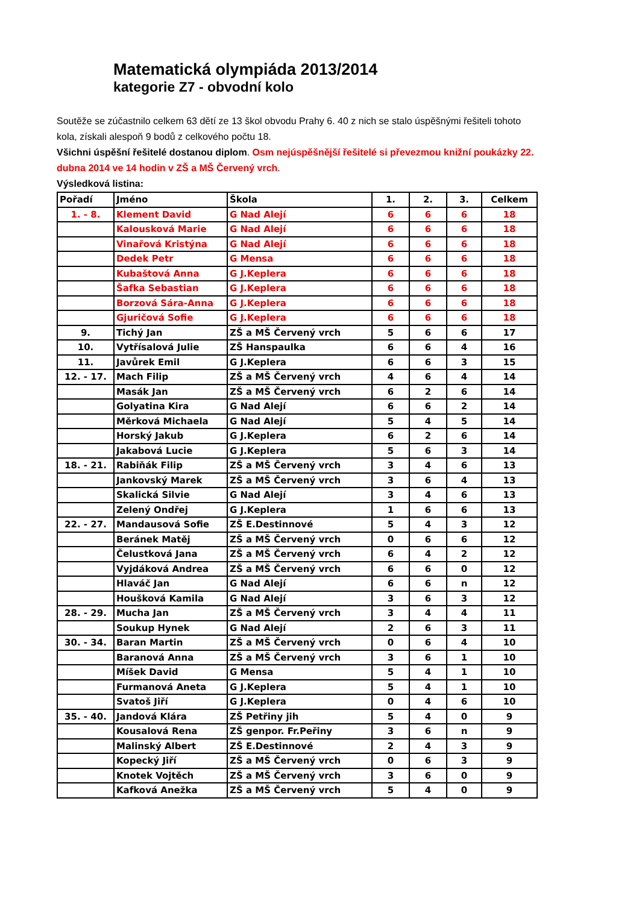Matematická olympiáda 2013/2014
kategorie Z7 - obvodní kolo
Soutěže se zúčastnilo celkem 63 dětí ze 13 škol obvodu Prahy 6. 40 z nich se stalo úspěšnými řešiteli tohoto kola, získali alespoň 9 bodů z celkového počtu 18.
Všichni úspěšní řešitelé dostanou diplom. Osm nejúspěšnější řešitelé si převezmou knižní poukázky 22. dubna 2014 ve 14 hodin v ZŠ a MŠ Červený vrch.
Výsledková listina:
| Pořadí | Jméno | Škola | 1. | 2. | 3. | Celkem |
| --- | --- | --- | --- | --- | --- | --- |
| 1. - 8. | Klement David | G Nad Alejí | 6 | 6 | 6 | 18 |
| | Kalousková Marie | G Nad Alejí | 6 | 6 | 6 | 18 |
| | Vinařová Kristýna | G Nad Alejí | 6 | 6 | 6 | 18 |
| | Dedek Petr | G Mensa | 6 | 6 | 6 | 18 |
| | Kubaštová Anna | G J.Keplera | 6 | 6 | 6 | 18 |
| | Šafka Sebastian | G J.Keplera | 6 | 6 | 6 | 18 |
| | Borzová Sára-Anna | G J.Keplera | 6 | 6 | 6 | 18 |
| | Gjuričová Sofie | G J.Keplera | 6 | 6 | 6 | 18 |
| 9. | Tichý Jan | ZŠ a MŠ Červený vrch | 5 | 6 | 6 | 17 |
| 10. | Vytřísalová Julie | ZŠ Hanspaulka | 6 | 6 | 4 | 16 |
| 11. | Javůrek Emil | G J.Keplera | 6 | 6 | 3 | 15 |
| 12. - 17. | Mach Filip | ZŠ a MŠ Červený vrch | 4 | 6 | 4 | 14 |
| | Masák Jan | ZŠ a MŠ Červený vrch | 6 | 2 | 6 | 14 |
| | Golyatina Kira | G Nad Alejí | 6 | 6 | 2 | 14 |
| | Měrková Michaela | G Nad Alejí | 5 | 4 | 5 | 14 |
| | Horský Jakub | G J.Keplera | 6 | 2 | 6 | 14 |
| | Jakabová Lucie | G J.Keplera | 5 | 6 | 3 | 14 |
| 18. - 21. | Rabiňák Filip | ZŠ a MŠ Červený vrch | 3 | 4 | 6 | 13 |
| | Jankovský Marek | ZŠ a MŠ Červený vrch | 3 | 6 | 4 | 13 |
| | Skalická Silvie | G Nad Alejí | 3 | 4 | 6 | 13 |
| | Zelený Ondřej | G J.Keplera | 1 | 6 | 6 | 13 |
| 22. - 27. | Mandausová Sofie | ZŠ E.Destinnové | 5 | 4 | 3 | 12 |
| | Beránek Matěj | ZŠ a MŠ Červený vrch | 0 | 6 | 6 | 12 |
| | Čelustková Jana | ZŠ a MŠ Červený vrch | 6 | 4 | 2 | 12 |
| | Vyjdáková Andrea | ZŠ a MŠ Červený vrch | 6 | 6 | 0 | 12 |
| | Hlaváč Jan | G Nad Alejí | 6 | 6 | n | 12 |
| | Houšková Kamila | G Nad Alejí | 3 | 6 | 3 | 12 |
| 28. - 29. | Mucha Jan | ZŠ a MŠ Červený vrch | 3 | 4 | 4 | 11 |
| | Soukup Hynek | G Nad Alejí | 2 | 6 | 3 | 11 |
| 30. - 34. | Baran Martin | ZŠ a MŠ Červený vrch | 0 | 6 | 4 | 10 |
| | Baranová Anna | ZŠ a MŠ Červený vrch | 3 | 6 | 1 | 10 |
| | Míšek David | G Mensa | 5 | 4 | 1 | 10 |
| | Furmanová Aneta | G J.Keplera | 5 | 4 | 1 | 10 |
| | Svatoš Jiří | G J.Keplera | 0 | 4 | 6 | 10 |
| 35. - 40. | Jandová Klára | ZŠ Petřiny jih | 5 | 4 | 0 | 9 |
| | Kousalová Rena | ZŠ genpor. Fr.Peřiny | 3 | 6 | n | 9 |
| | Malinský Albert | ZŠ E.Destinnové | 2 | 4 | 3 | 9 |
| | Kopecký Jiří | ZŠ a MŠ Červený vrch | 0 | 6 | 3 | 9 |
| | Knotek Vojtěch | ZŠ a MŠ Červený vrch | 3 | 6 | 0 | 9 |
| | Kafková Anežka | ZŠ a MŠ Červený vrch | 5 | 4 | 0 | 9 |